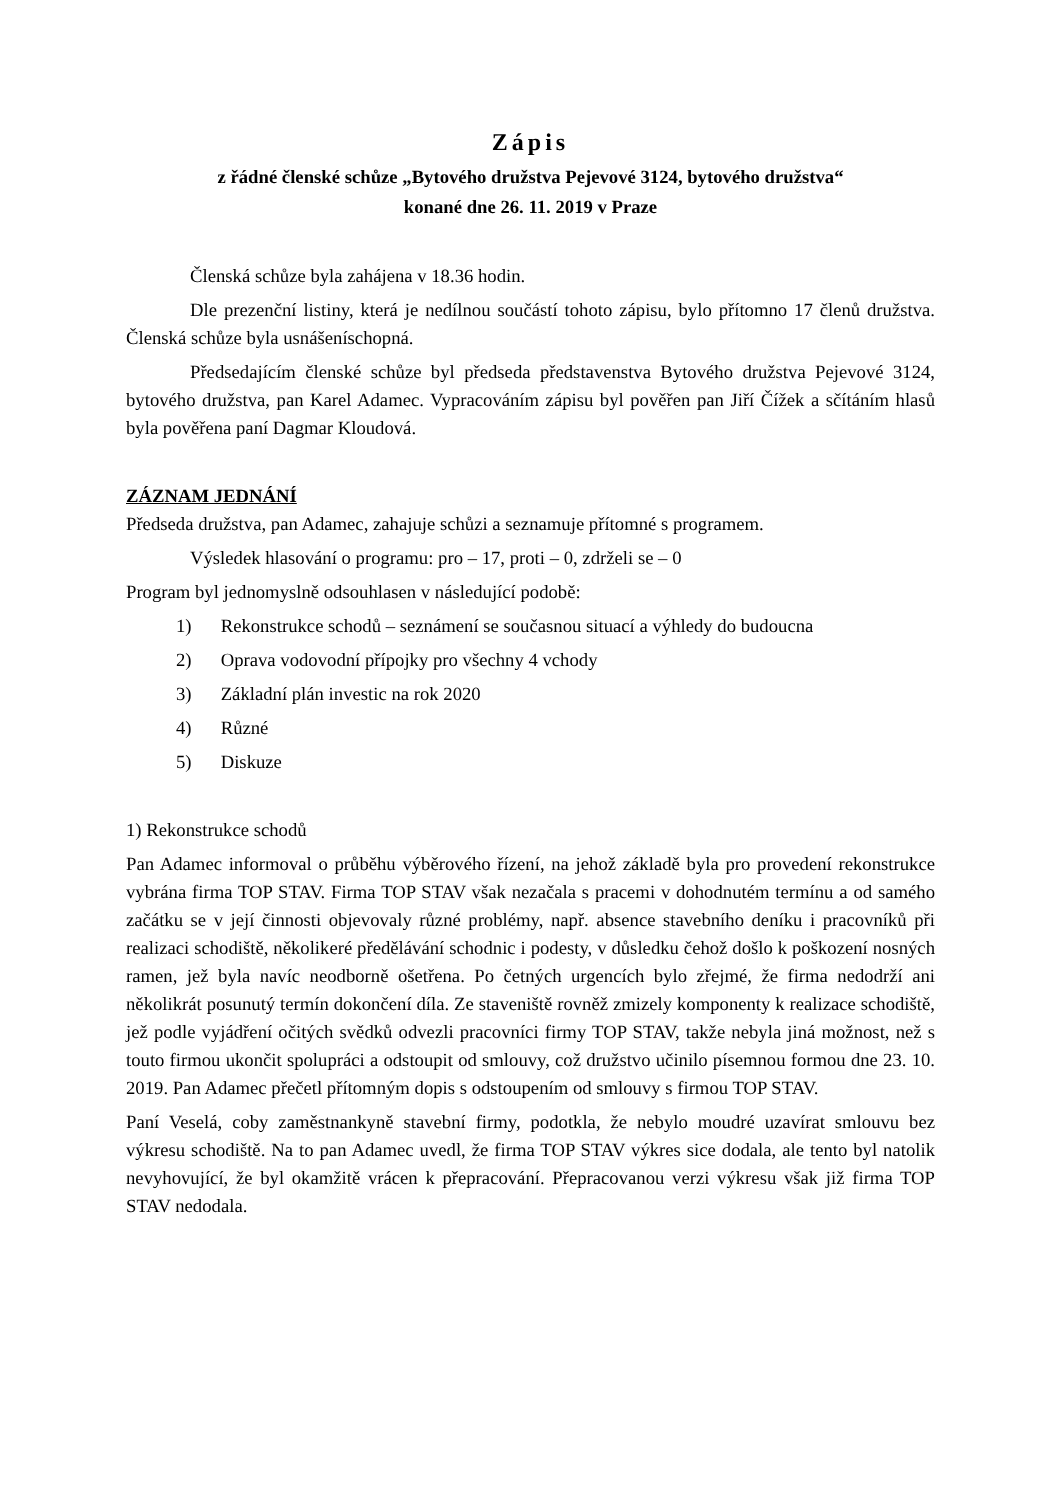Zápis
z řádné členské schůze „Bytového družstva Pejevové 3124, bytového družstva“
konané dne 26. 11. 2019 v Praze
Členská schůze byla zahájena v 18.36 hodin.
Dle prezenční listiny, která je nedílnou součástí tohoto zápisu, bylo přítomno 17 členů družstva. Členská schůze byla usnášeníschopná.
Předsedajícím členské schůze byl předseda představenstva Bytového družstva Pejevové 3124, bytového družstva, pan Karel Adamec. Vypracováním zápisu byl pověřen pan Jiří Čížek a sčítáním hlasů byla pověřena paní Dagmar Kloudová.
ZÁZNAM JEDNÁNÍ
Předseda družstva, pan Adamec, zahajuje schůzi a seznamuje přítomné s programem.
Výsledek hlasování o programu: pro – 17, proti – 0, zdrželi se – 0
Program byl jednomyslně odsouhlasen v následující podobě:
1) Rekonstrukce schodů – seznámení se současnou situací a výhledy do budoucna
2) Oprava vodovodní přípojky pro všechny 4 vchody
3) Základní plán investic na rok 2020
4) Různé
5) Diskuze
1) Rekonstrukce schodů
Pan Adamec informoval o průběhu výběrového řízení, na jehož základě byla pro provedení rekonstrukce vybrána firma TOP STAV. Firma TOP STAV však nezačala s pracemi v dohodnutém termínu a od samého začátku se v její činnosti objevovaly různé problémy, např. absence stavebního deníku i pracovníků při realizaci schodiště, několikeré předělávání schodnic i podesty, v důsledku čehož došlo k poškození nosných ramen, jež byla navíc neodborně ošetřena. Po četných urgencích bylo zřejmé, že firma nedodrží ani několikrát posunutý termín dokončení díla. Ze staveniště rovněž zmizely komponenty k realizace schodiště, jež podle vyjádření očitých svědků odvezli pracovníci firmy TOP STAV, takže nebyla jiná možnost, než s touto firmou ukončit spolupráci a odstoupit od smlouvy, což družstvo učinilo písemnou formou dne 23. 10. 2019. Pan Adamec přečetl přítomným dopis s odstoupením od smlouvy s firmou TOP STAV.
Paní Veselá, coby zaměstnankyně stavební firmy, podotkla, že nebylo moudré uzavírat smlouvu bez výkresu schodiště. Na to pan Adamec uvedl, že firma TOP STAV výkres sice dodala, ale tento byl natolik nevyhovující, že byl okamžitě vrácen k přepracování. Přepracovanou verzi výkresu však již firma TOP STAV nedodala.